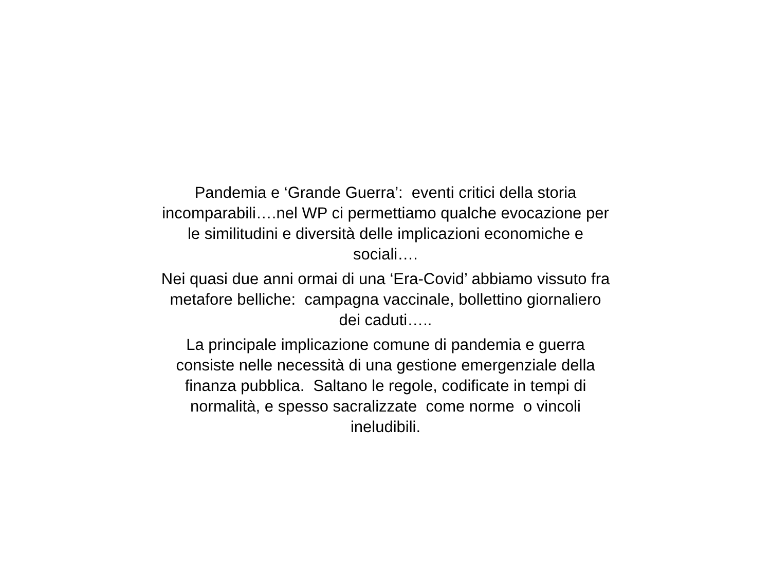Pandemia e ‘Grande Guerra’: eventi critici della storia
incomparabili….nel WP ci permettiamo qualche evocazione per
le similitudini e diversità delle implicazioni economiche e
sociali….
Nei quasi due anni ormai di una ‘Era-Covid’ abbiamo vissuto fra
metafore belliche: campagna vaccinale, bollettino giornaliero
dei caduti…..
La principale implicazione comune di pandemia e guerra
consiste nelle necessità di una gestione emergenziale della
finanza pubblica. Saltano le regole, codificate in tempi di
normalità, e spesso sacralizzate come norme o vincoli
ineludibili.